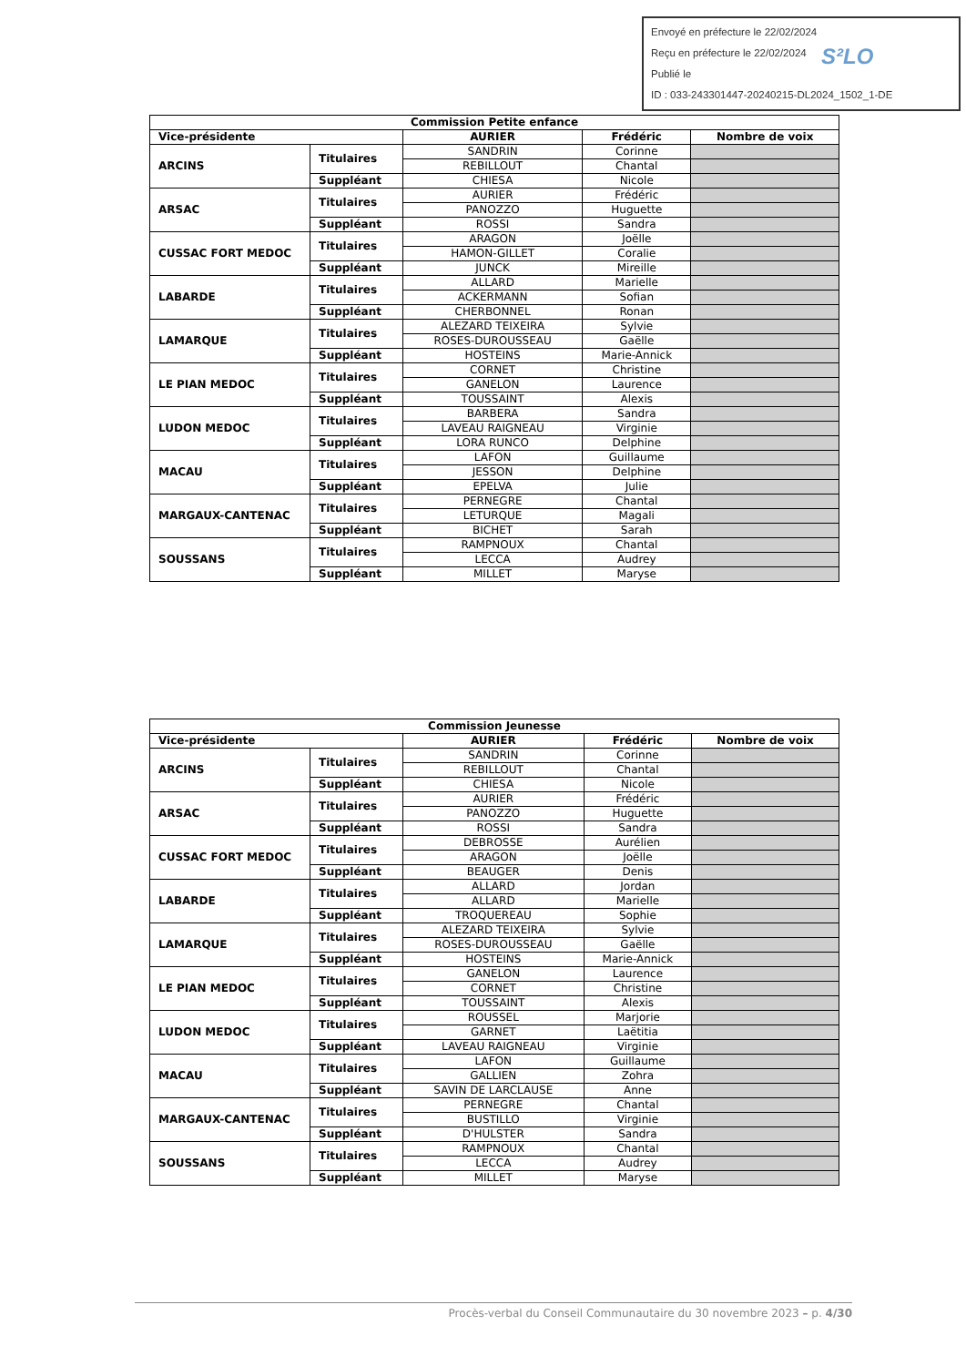Envoyé en préfecture le 22/02/2024
Reçu en préfecture le 22/02/2024
Publié le
ID : 033-243301447-20240215-DL2024_1502_1-DE
S²LO
| Commission Petite enfance | | | | |
| --- | --- | --- | --- | --- |
| Vice-présidente | | AURIER | Frédéric | Nombre de voix |
| ARCINS | Titulaires | SANDRIN | Corinne | |
| | | REBILLOUT | Chantal | |
| | Suppléant | CHIESA | Nicole | |
| ARSAC | Titulaires | AURIER | Frédéric | |
| | | PANOZZO | Huguette | |
| | Suppléant | ROSSI | Sandra | |
| CUSSAC FORT MEDOC | Titulaires | ARAGON | Joëlle | |
| | | HAMON-GILLET | Coralie | |
| | Suppléant | JUNCK | Mireille | |
| LABARDE | Titulaires | ALLARD | Marielle | |
| | | ACKERMANN | Sofian | |
| | Suppléant | CHERBONNEL | Ronan | |
| LAMARQUE | Titulaires | ALEZARD TEIXEIRA | Sylvie | |
| | | ROSES-DUROUSSEAU | Gaëlle | |
| | Suppléant | HOSTEINS | Marie-Annick | |
| LE PIAN MEDOC | Titulaires | CORNET | Christine | |
| | | GANELON | Laurence | |
| | Suppléant | TOUSSAINT | Alexis | |
| LUDON MEDOC | Titulaires | BARBERA | Sandra | |
| | | LAVEAU RAIGNEAU | Virginie | |
| | Suppléant | LORA RUNCO | Delphine | |
| MACAU | Titulaires | LAFON | Guillaume | |
| | | JESSON | Delphine | |
| | Suppléant | EPELVA | Julie | |
| MARGAUX-CANTENAC | Titulaires | PERNEGRE | Chantal | |
| | | LETURQUE | Magali | |
| | Suppléant | BICHET | Sarah | |
| SOUSSANS | Titulaires | RAMPNOUX | Chantal | |
| | | LECCA | Audrey | |
| | Suppléant | MILLET | Maryse | |
| Commission Jeunesse | | | | |
| --- | --- | --- | --- | --- |
| Vice-présidente | | AURIER | Frédéric | Nombre de voix |
| ARCINS | Titulaires | SANDRIN | Corinne | |
| | | REBILLOUT | Chantal | |
| | Suppléant | CHIESA | Nicole | |
| ARSAC | Titulaires | AURIER | Frédéric | |
| | | PANOZZO | Huguette | |
| | Suppléant | ROSSI | Sandra | |
| CUSSAC FORT MEDOC | Titulaires | DEBROSSE | Aurélien | |
| | | ARAGON | Joëlle | |
| | Suppléant | BEAUGER | Denis | |
| LABARDE | Titulaires | ALLARD | Jordan | |
| | | ALLARD | Marielle | |
| | Suppléant | TROQUEREAU | Sophie | |
| LAMARQUE | Titulaires | ALEZARD TEIXEIRA | Sylvie | |
| | | ROSES-DUROUSSEAU | Gaëlle | |
| | Suppléant | HOSTEINS | Marie-Annick | |
| LE PIAN MEDOC | Titulaires | GANELON | Laurence | |
| | | CORNET | Christine | |
| | Suppléant | TOUSSAINT | Alexis | |
| LUDON MEDOC | Titulaires | ROUSSEL | Marjorie | |
| | | GARNET | Laëtitia | |
| | Suppléant | LAVEAU RAIGNEAU | Virginie | |
| MACAU | Titulaires | LAFON | Guillaume | |
| | | GALLIEN | Zohra | |
| | Suppléant | SAVIN DE LARCLAUSE | Anne | |
| MARGAUX-CANTENAC | Titulaires | PERNEGRE | Chantal | |
| | | BUSTILLO | Virginie | |
| | Suppléant | D'HULSTER | Sandra | |
| SOUSSANS | Titulaires | RAMPNOUX | Chantal | |
| | | LECCA | Audrey | |
| | Suppléant | MILLET | Maryse | |
Procès-verbal du Conseil Communautaire du 30 novembre 2023 – p. 4/30